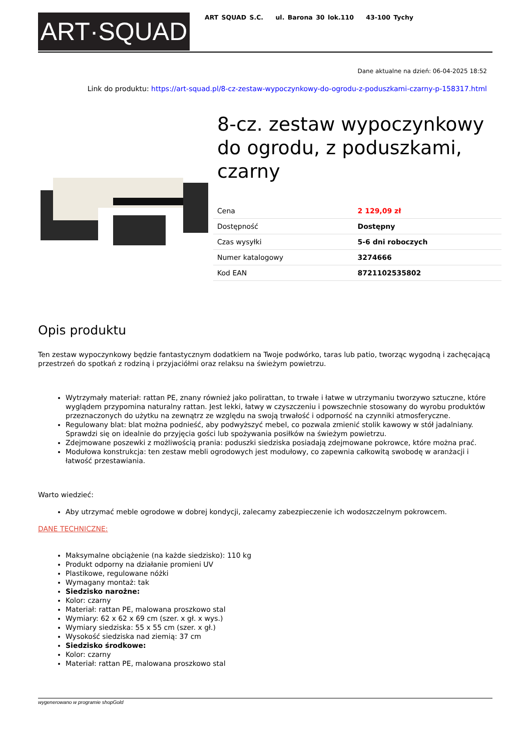ART·SQUAD
ART SQUAD S.C. ul. Barona 30 lok.110 43-100 Tychy
Dane aktualne na dzień: 06-04-2025 18:52
Link do produktu: https://art-squad.pl/8-cz-zestaw-wypoczynkowy-do-ogrodu-z-poduszkami-czarny-p-158317.html
8-cz. zestaw wypoczynkowy do ogrodu, z poduszkami, czarny
| Cena | 2 129,09 zł |
| Dostępność | Dostępny |
| Czas wysyłki | 5-6 dni roboczych |
| Numer katalogowy | 3274666 |
| Kod EAN | 8721102535802 |
Opis produktu
Ten zestaw wypoczynkowy będzie fantastycznym dodatkiem na Twoje podwórko, taras lub patio, tworząc wygodną i zachęcającą przestrzeń do spotkań z rodziną i przyjaciółmi oraz relaksu na świeżym powietrzu.
Wytrzymały materiał: rattan PE, znany również jako polirattan, to trwałe i łatwe w utrzymaniu tworzywo sztuczne, które wyglądem przypomina naturalny rattan. Jest lekki, łatwy w czyszczeniu i powszechnie stosowany do wyrobu produktów przeznaczonych do użytku na zewnątrz ze względu na swoją trwałość i odporność na czynniki atmosferyczne.
Regulowany blat: blat można podnieść, aby podwyższyć mebel, co pozwala zmienić stolik kawowy w stół jadalniany. Sprawdzi się on idealnie do przyjęcia gości lub spożywania posiłków na świeżym powietrzu.
Zdejmowane poszewki z możliwością prania: poduszki siedziska posiadają zdejmowane pokrowce, które można prać.
Modułowa konstrukcja: ten zestaw mebli ogrodowych jest modułowy, co zapewnia całkowitą swobodę w aranżacji i łatwość przestawiania.
Warto wiedzieć:
Aby utrzymać meble ogrodowe w dobrej kondycji, zalecamy zabezpieczenie ich wodoszczelnym pokrowcem.
DANE TECHNICZNE:
Maksymalne obciążenie (na każde siedzisko): 110 kg
Produkt odporny na działanie promieni UV
Plastikowe, regulowane nóżki
Wymagany montaż: tak
Siedzisko narożne:
Kolor: czarny
Materiał: rattan PE, malowana proszkowo stal
Wymiary: 62 x 62 x 69 cm (szer. x gł. x wys.)
Wymiary siedziska: 55 x 55 cm (szer. x gł.)
Wysokość siedziska nad ziemią: 37 cm
Siedzisko środkowe:
Kolor: czarny
Materiał: rattan PE, malowana proszkowo stal
wygenerowano w programie shopGold